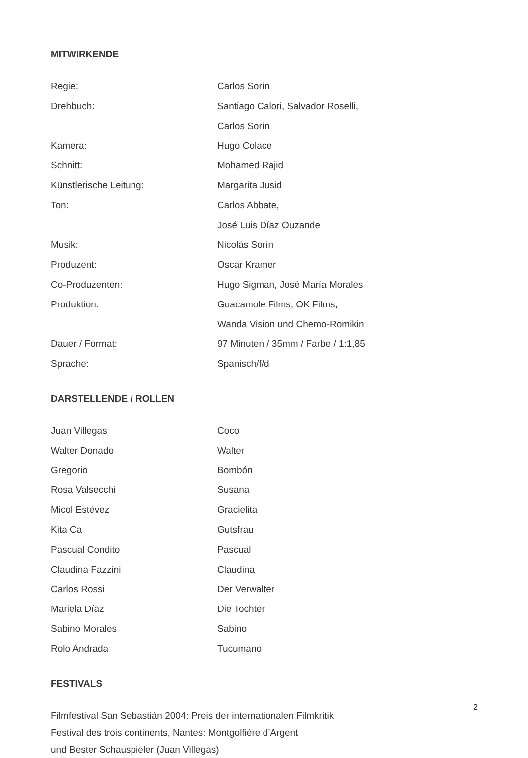MITWIRKENDE
| Regie: | Carlos Sorín |
| Drehbuch: | Santiago Calori, Salvador Roselli, |
| | Carlos Sorín |
| Kamera: | Hugo Colace |
| Schnitt: | Mohamed Rajid |
| Künstlerische Leitung: | Margarita Jusid |
| Ton: | Carlos Abbate, |
| | José Luis Díaz Ouzande |
| Musik: | Nicolás Sorín |
| Produzent: | Oscar Kramer |
| Co-Produzenten: | Hugo Sigman, José María Morales |
| Produktion: | Guacamole Films, OK Films, |
| | Wanda Vision und Chemo-Romikin |
| Dauer / Format: | 97 Minuten / 35mm / Farbe / 1:1,85 |
| Sprache: | Spanisch/f/d |
DARSTELLENDE / ROLLEN
| Juan Villegas | Coco |
| Walter Donado | Walter |
| Gregorio | Bombón |
| Rosa Valsecchi | Susana |
| Micol Estévez | Gracielita |
| Kita Ca | Gutsfrau |
| Pascual Condito | Pascual |
| Claudina Fazzini | Claudina |
| Carlos Rossi | Der Verwalter |
| Mariela Díaz | Die Tochter |
| Sabino Morales | Sabino |
| Rolo Andrada | Tucumano |
FESTIVALS
Filmfestival San Sebastián 2004: Preis der internationalen Filmkritik
Festival des trois continents, Nantes: Montgolfière d’Argent
und Bester Schauspieler (Juan Villegas)
2